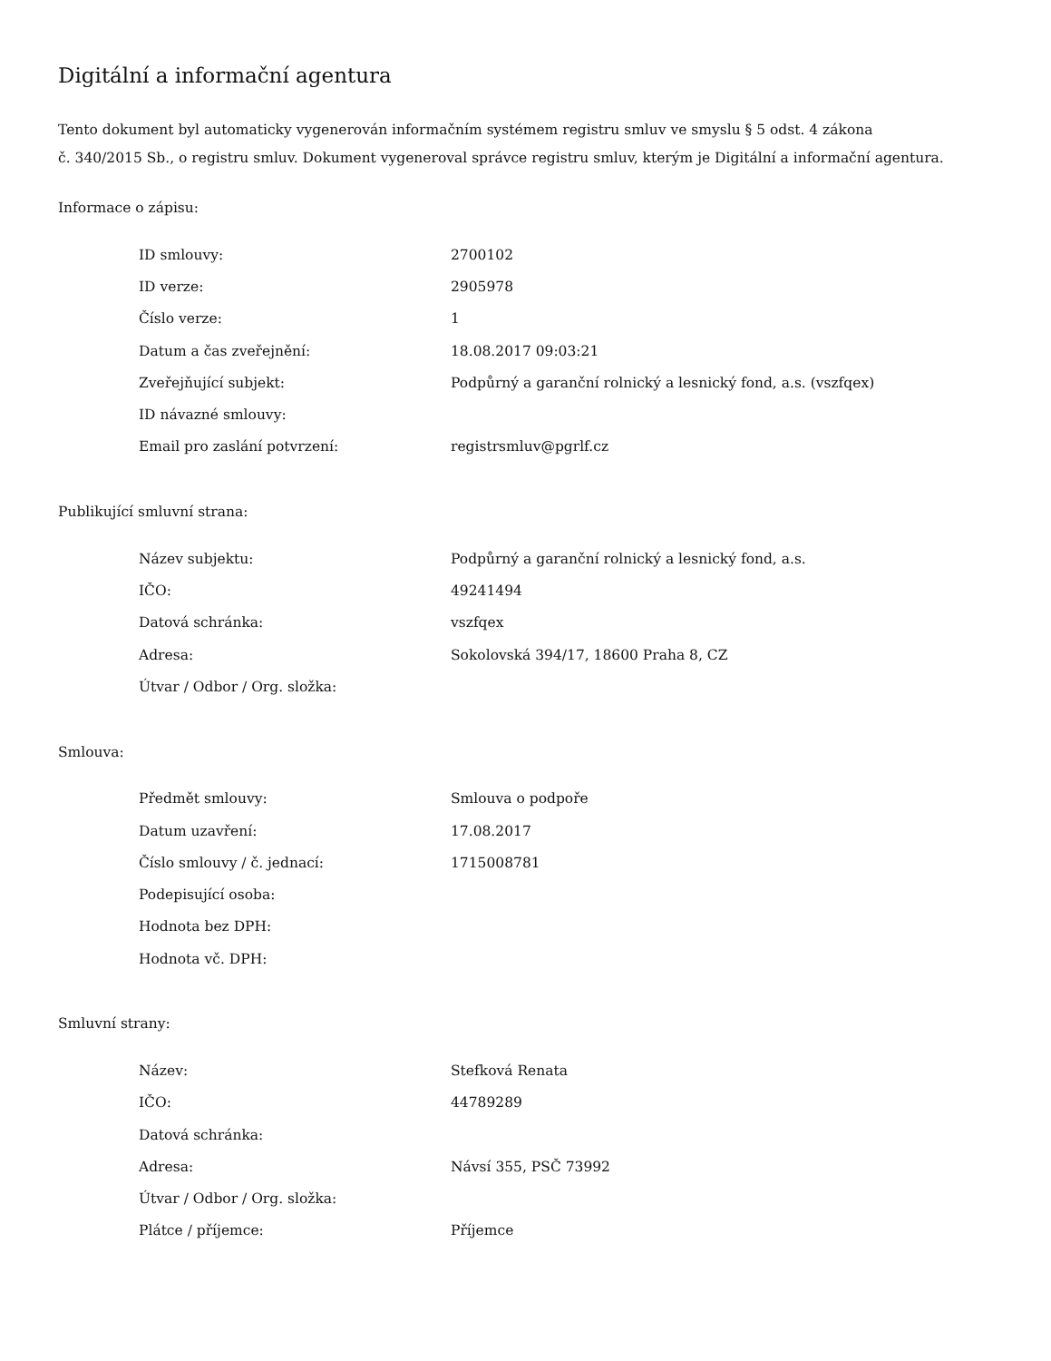Digitální a informační agentura
Tento dokument byl automaticky vygenerován informačním systémem registru smluv ve smyslu § 5 odst. 4 zákona
č. 340/2015 Sb., o registru smluv. Dokument vygeneroval správce registru smluv, kterým je Digitální a informační agentura.
Informace o zápisu:
| ID smlouvy: | 2700102 |
| ID verze: | 2905978 |
| Číslo verze: | 1 |
| Datum a čas zveřejnění: | 18.08.2017 09:03:21 |
| Zveřejňující subjekt: | Podpůrný a garanční rolnický a lesnický fond, a.s. (vszfqex) |
| ID návazné smlouvy: | |
| Email pro zaslání potvrzení: | registrsmluv@pgrlf.cz |
Publikující smluvní strana:
| Název subjektu: | Podpůrný a garanční rolnický a lesnický fond, a.s. |
| IČO: | 49241494 |
| Datová schránka: | vszfqex |
| Adresa: | Sokolovská 394/17, 18600 Praha 8, CZ |
| Útvar / Odbor / Org. složka: | |
Smlouva:
| Předmět smlouvy: | Smlouva o podpoře |
| Datum uzavření: | 17.08.2017 |
| Číslo smlouvy / č. jednací: | 1715008781 |
| Podepisující osoba: | |
| Hodnota bez DPH: | |
| Hodnota vč. DPH: | |
Smluvní strany:
| Název: | Stefková Renata |
| IČO: | 44789289 |
| Datová schránka: | |
| Adresa: | Návsí 355, PSČ 73992 |
| Útvar / Odbor / Org. složka: | |
| Plátce / příjemce: | Příjemce |